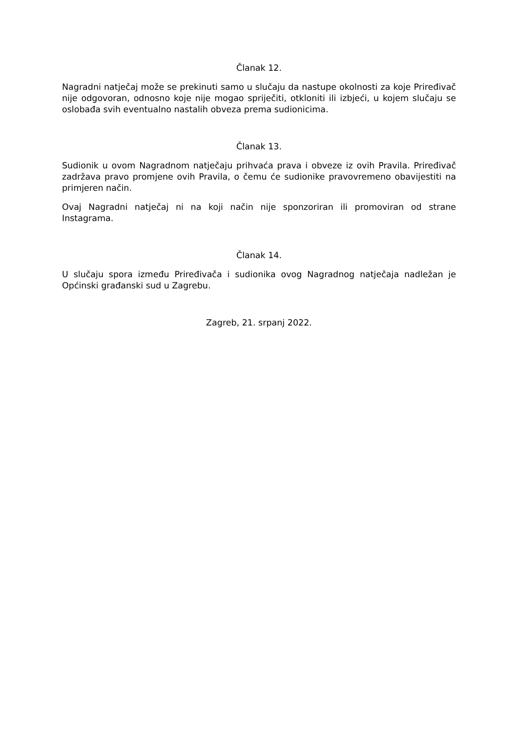Članak 12.
Nagradni natječaj može se prekinuti samo u slučaju da nastupe okolnosti za koje Priređivač nije odgovoran, odnosno koje nije mogao spriječiti, otkloniti ili izbjeći, u kojem slučaju se oslobađa svih eventualno nastalih obveza prema sudionicima.
Članak 13.
Sudionik u ovom Nagradnom natječaju prihvaća prava i obveze iz ovih Pravila. Priređivač zadržava pravo promjene ovih Pravila, o čemu će sudionike pravovremeno obavijestiti na primjeren način.
Ovaj Nagradni natječaj ni na koji način nije sponzoriran ili promoviran od strane Instagrama.
Članak 14.
U slučaju spora između Priređivača i sudionika ovog Nagradnog natječaja nadležan je Općinski građanski sud u Zagrebu.
Zagreb, 21. srpanj 2022.